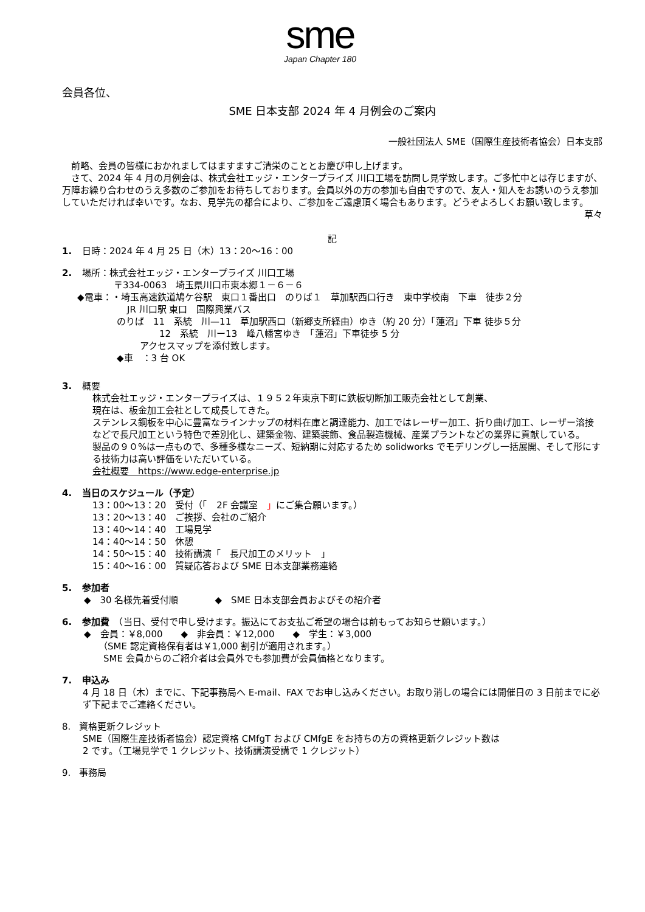sme
Japan Chapter 180
会員各位、
SME 日本支部 2024 年 4 月例会のご案内
一般社団法人 SME（国際生産技術者協会）日本支部
　前略、会員の皆様におかれましてはますますご清栄のこととお慶び申し上げます。
　さて、2024 年 4 月の月例会は、株式会社エッジ・エンタープライズ 川口工場を訪問し見学致します。ご多忙中とは存じますが、万障お繰り合わせのうえ多数のご参加をお待ちしております。会員以外の方の参加も自由ですので、友人・知人をお誘いのうえ参加していただければ幸いです。なお、見学先の都合により、ご参加をご遠慮頂く場合もあります。どうぞよろしくお願い致します。
草々
記
1. 日時：2024 年 4 月 25 日（木）13：20～16：00
2. 場所：株式会社エッジ・エンタープライズ 川口工場
〒334-0063　埼玉県川口市東本郷１－６－６
◆電車：・埼玉高速鉄道鳩ケ谷駅　東口１番出口　のりば１　草加駅西口行き　東中学校南　下車　徒歩２分
JR 川口駅 東口　国際興業バス
のりば　11　系統　川—11　草加駅西口（新郷支所経由）ゆき（約 20 分）「蓮沼」下車 徒歩５分
12　系統　川ー13　峰八幡宮ゆき　「蓮沼」下車徒歩 5 分
アクセスマップを添付致します。
◆車　：3 台 OK
3. 概要
株式会社エッジ・エンタープライズは、１９５２年東京下町に鉄板切断加工販売会社として創業、
現在は、板金加工会社として成長してきた。
ステンレス鋼板を中心に豊富なラインナップの材料在庫と調達能力、加工ではレーザー加工、折り曲げ加工、レーザー溶接などで長尺加工という特色で差別化し、建築金物、建築装飾、食品製造機械、産業プラントなどの業界に貢献している。
製品の９０%は一点もので、多種多様なニーズ、短納期に対応するため solidworks でモデリングし一括展開、そして形にする技術力は高い評価をいただいている。
会社概要　https://www.edge-enterprise.jp
4. 当日のスケジュール（予定）
13：00～13：20　受付（「　2F 会議室　」にご集合願います。）
13：20～13：40　ご挨拶、会社のご紹介
13：40～14：40　工場見学
14：40～14：50　休憩
14：50～15：40　技術講演「　長尺加工のメリット　」
15：40～16：00　質疑応答および SME 日本支部業務連絡
5. 参加者
◆　30 名様先着受付順　　　　◆　SME 日本支部会員およびその紹介者
6. 参加費　（当日、受付で申し受けます。振込にてお支払ご希望の場合は前もってお知らせ願います。）
◆　会員：￥8,000　　◆　非会員：￥12,000　　◆　学生：￥3,000
（SME 認定資格保有者は￥1,000 割引が適用されます。）
SME 会員からのご紹介者は会員外でも参加費が会員価格となります。
7. 申込み
4 月 18 日（木）までに、下記事務局へ E-mail、FAX でお申し込みください。お取り消しの場合には開催日の 3 日前までに必ず下記までご連絡ください。
8. 資格更新クレジット
SME（国際生産技術者協会）認定資格 CMfgT および CMfgE をお持ちの方の資格更新クレジット数は
2 です。（工場見学で 1 クレジット、技術講演受講で 1 クレジット）
9. 事務局